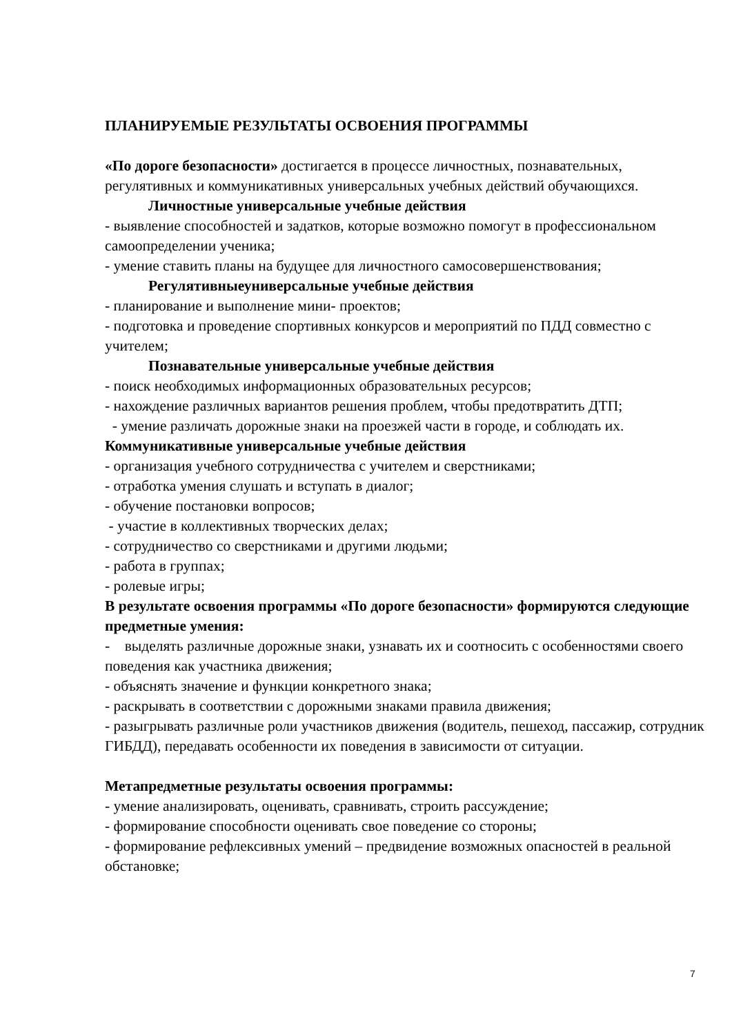ПЛАНИРУЕМЫЕ РЕЗУЛЬТАТЫ ОСВОЕНИЯ ПРОГРАММЫ
«По дороге безопасности» достигается в процессе личностных, познавательных, регулятивных и коммуникативных универсальных учебных действий обучающихся.
Личностные универсальные учебные действия
- выявление способностей и задатков, которые возможно помогут в профессиональном самоопределении ученика;
- умение ставить планы на будущее для личностного самосовершенствования;
Регулятивныеуниверсальные учебные действия
- планирование и выполнение мини- проектов;
- подготовка и проведение спортивных конкурсов и мероприятий по ПДД совместно с учителем;
Познавательные универсальные учебные действия
- поиск необходимых информационных образовательных ресурсов;
- нахождение различных вариантов решения проблем, чтобы предотвратить ДТП;
- умение различать дорожные знаки на проезжей части в городе, и соблюдать их.
Коммуникативные универсальные учебные действия
- организация учебного сотрудничества с учителем и сверстниками;
- отработка умения слушать и вступать в диалог;
- обучение постановки вопросов;
- участие в коллективных творческих делах;
- сотрудничество со сверстниками и другими людьми;
- работа в группах;
- ролевые игры;
В результате освоения программы «По дороге безопасности» формируются следующие предметные умения:
- выделять различные дорожные знаки, узнавать их и соотносить с особенностями своего поведения как участника движения;
- объяснять значение и функции конкретного знака;
- раскрывать в соответствии с дорожными знаками правила движения;
- разыгрывать различные роли участников движения (водитель, пешеход, пассажир, сотрудник ГИБДД), передавать особенности их поведения в зависимости от ситуации.
Метапредметные результаты освоения программы:
- умение анализировать, оценивать, сравнивать, строить рассуждение;
- формирование способности оценивать свое поведение со стороны;
- формирование рефлексивных умений – предвидение возможных опасностей в реальной обстановке;
7